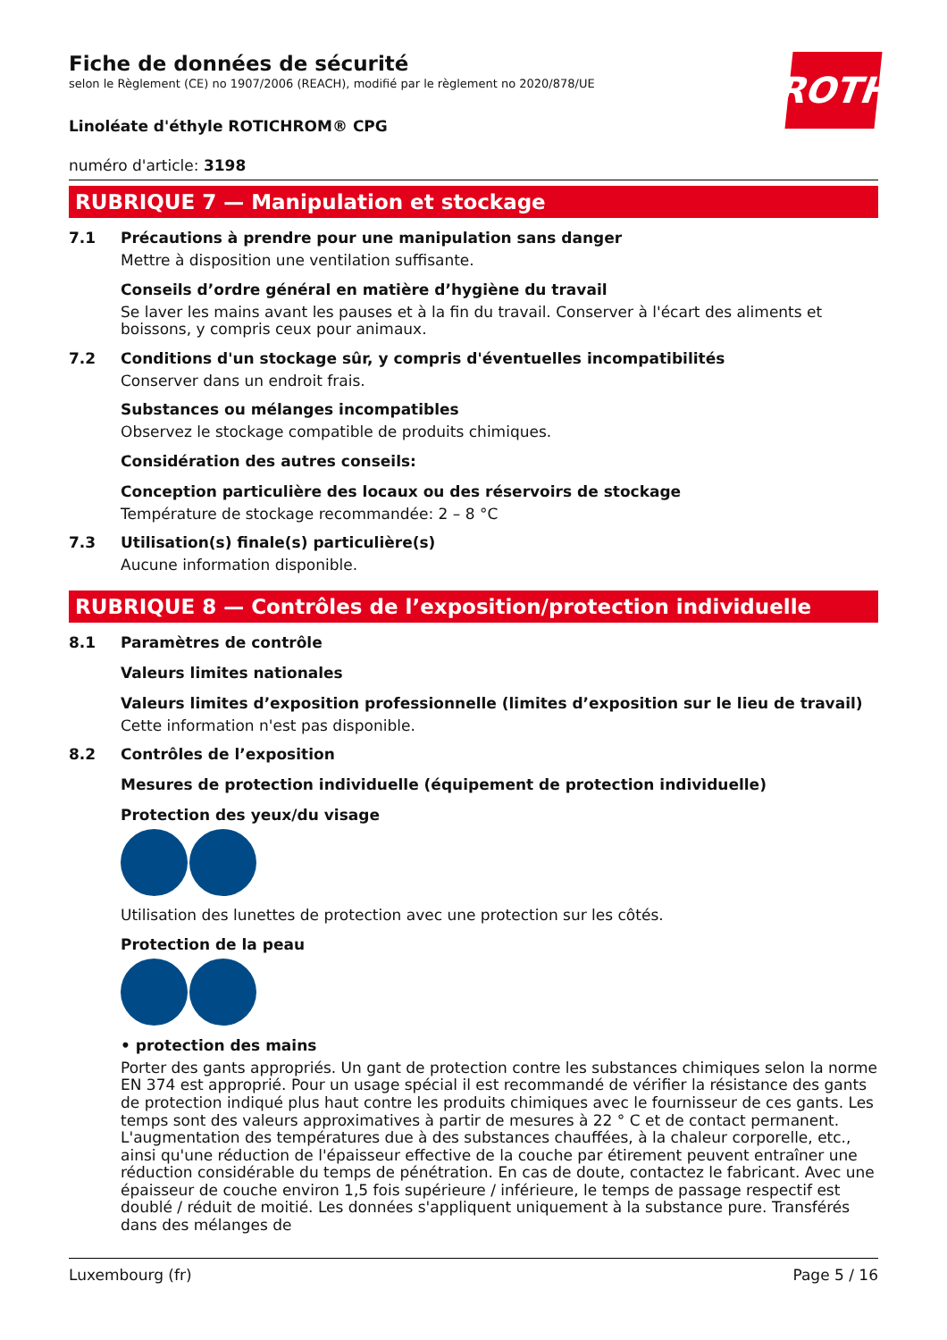ROTH
Fiche de données de sécurité
selon le Règlement (CE) no 1907/2006 (REACH), modifié par le règlement no 2020/878/UE
Linoléate d'éthyle ROTICHROM® CPG
numéro d'article: 3198
RUBRIQUE 7 — Manipulation et stockage
7.1 Précautions à prendre pour une manipulation sans danger
Mettre à disposition une ventilation suffisante.
Conseils d’ordre général en matière d’hygiène du travail
Se laver les mains avant les pauses et à la fin du travail. Conserver à l'écart des aliments et boissons, y compris ceux pour animaux.
7.2 Conditions d'un stockage sûr, y compris d'éventuelles incompatibilités
Conserver dans un endroit frais.
Substances ou mélanges incompatibles
Observez le stockage compatible de produits chimiques.
Considération des autres conseils:
Conception particulière des locaux ou des réservoirs de stockage
Température de stockage recommandée: 2 – 8 °C
7.3 Utilisation(s) finale(s) particulière(s)
Aucune information disponible.
RUBRIQUE 8 — Contrôles de l’exposition/protection individuelle
8.1 Paramètres de contrôle
Valeurs limites nationales
Valeurs limites d’exposition professionnelle (limites d’exposition sur le lieu de travail)
Cette information n'est pas disponible.
8.2 Contrôles de l’exposition
Mesures de protection individuelle (équipement de protection individuelle)
Protection des yeux/du visage
Utilisation des lunettes de protection avec une protection sur les côtés.
Protection de la peau
• protection des mains
Porter des gants appropriés. Un gant de protection contre les substances chimiques selon la norme EN 374 est approprié. Pour un usage spécial il est recommandé de vérifier la résistance des gants de protection indiqué plus haut contre les produits chimiques avec le fournisseur de ces gants. Les temps sont des valeurs approximatives à partir de mesures à 22 ° C et de contact permanent. L'aug­mentation des températures due à des substances chauffées, à la chaleur corporelle, etc., ainsi qu'une réduction de l'épaisseur effective de la couche par étirement peuvent entraîner une réduction considérable du temps de pénétration. En cas de doute, contactez le fabricant. Avec une épaisseur de couche environ 1,5 fois supérieure / inférieure, le temps de passage respectif est doublé / réduit de moitié. Les données s'appliquent uniquement à la substance pure. Transférés dans des mélanges de
Luxembourg (fr) Page 5 / 16